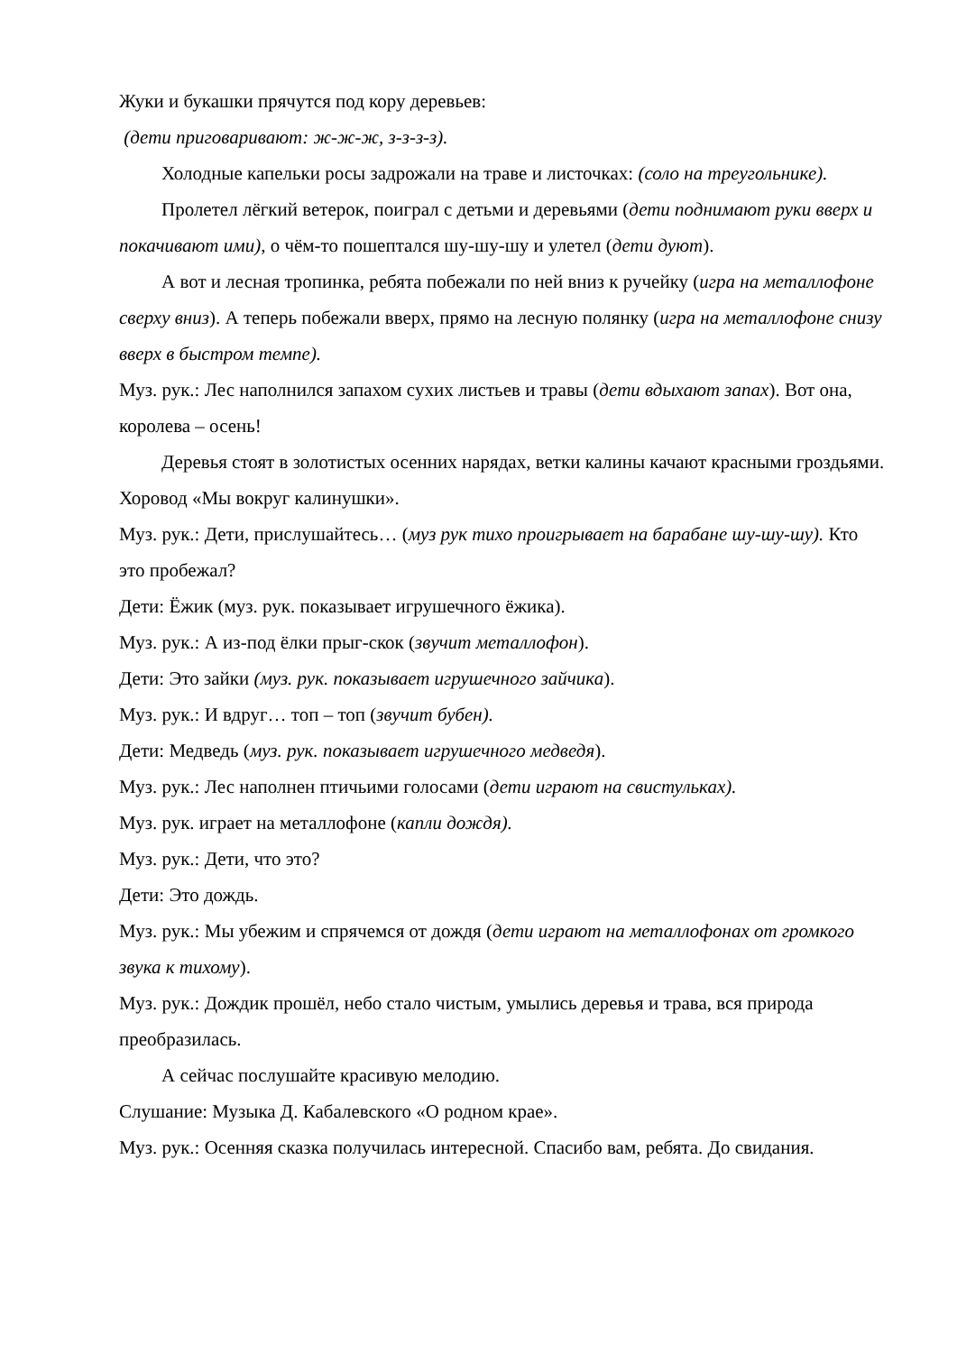Жуки и букашки прячутся под кору деревьев:
(дети приговаривают: ж-ж-ж, з-з-з-з).
Холодные капельки росы задрожали на траве и листочках: (соло на треугольнике).
Пролетел лёгкий ветерок, поиграл с детьми и деревьями (дети поднимают руки вверх и покачивают ими), о чём-то пошептался шу-шу-шу и улетел (дети дуют).
А вот и лесная тропинка, ребята побежали по ней вниз к ручейку (игра на металлофоне сверху вниз). А теперь побежали вверх, прямо на лесную полянку (игра на металлофоне снизу вверх в быстром темпе).
Муз. рук.: Лес наполнился запахом сухих листьев и травы (дети вдыхают запах). Вот она, королева – осень!
Деревья стоят в золотистых осенних нарядах, ветки калины качают красными гроздьями.
Хоровод «Мы вокруг калинушки».
Муз. рук.: Дети, прислушайтесь… (муз рук тихо проигрывает на барабане шу-шу-шу). Кто это пробежал?
Дети: Ёжик (муз. рук. показывает игрушечного ёжика).
Муз. рук.: А из-под ёлки прыг-скок (звучит металлофон).
Дети: Это зайки (муз. рук. показывает игрушечного зайчика).
Муз. рук.: И вдруг… топ – топ (звучит бубен).
Дети: Медведь (муз. рук. показывает игрушечного медведя).
Муз. рук.: Лес наполнен птичьими голосами (дети играют на свистульках).
Муз. рук. играет на металлофоне (капли дождя).
Муз. рук.: Дети, что это?
Дети: Это дождь.
Муз. рук.: Мы убежим и спрячемся от дождя (дети играют на металлофонах от громкого звука к тихому).
Муз. рук.: Дождик прошёл, небо стало чистым, умылись деревья и трава, вся природа преобразилась.
А сейчас послушайте красивую мелодию.
Слушание: Музыка Д. Кабалевского «О родном крае».
Муз. рук.: Осенняя сказка получилась интересной. Спасибо вам, ребята. До свидания.